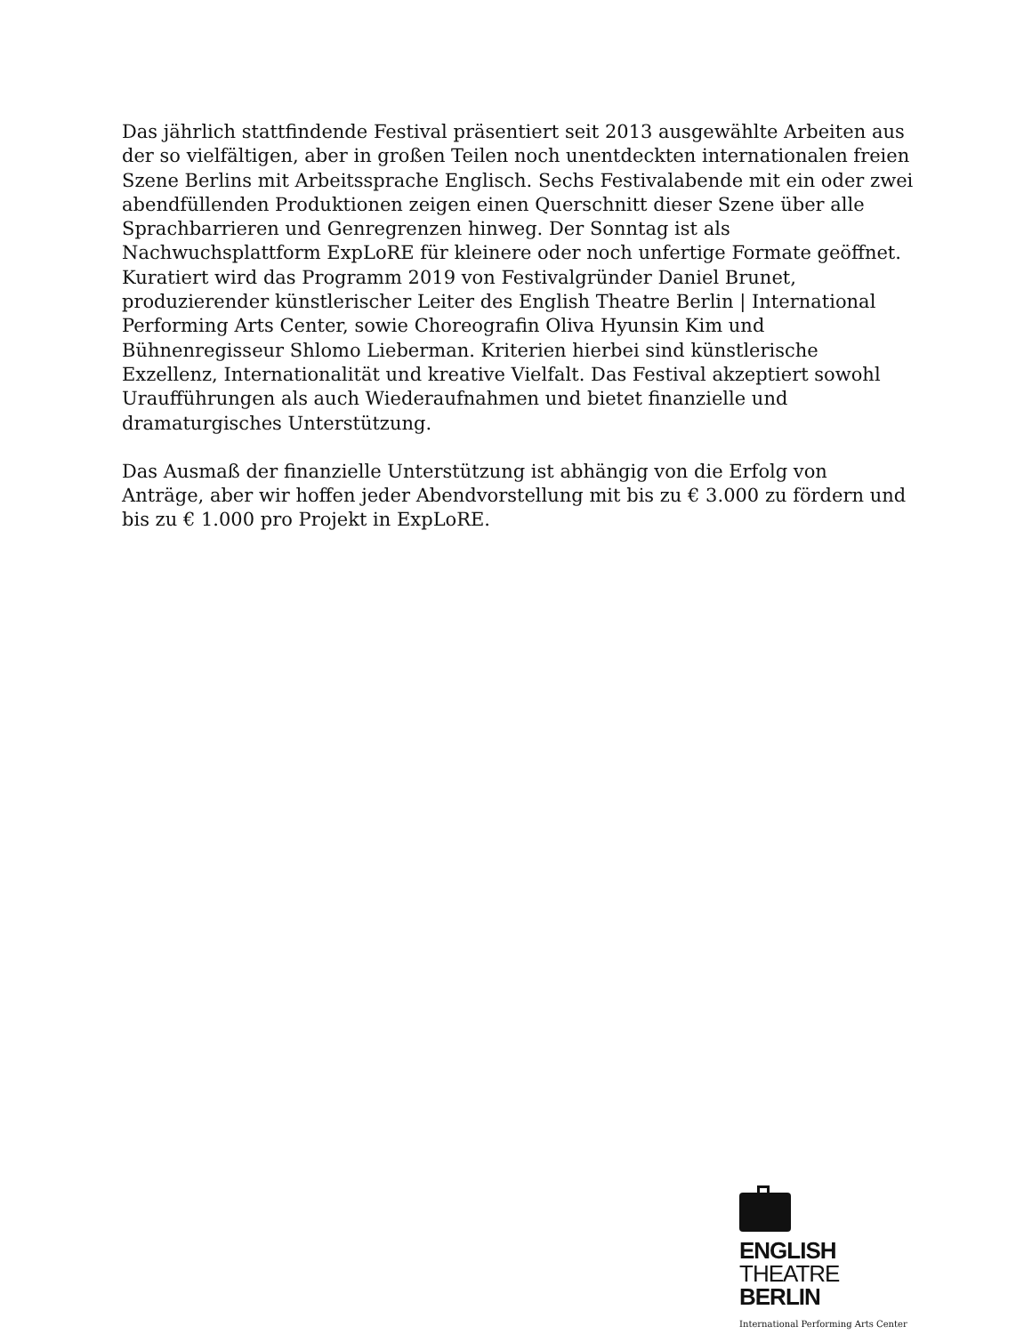Das jährlich stattfindende Festival präsentiert seit 2013 ausgewählte Arbeiten aus der so vielfältigen, aber in großen Teilen noch unentdeckten internationalen freien Szene Berlins mit Arbeitssprache Englisch. Sechs Festivalabende mit ein oder zwei abendfüllenden Produktionen zeigen einen Querschnitt dieser Szene über alle Sprachbarrieren und Genregrenzen hinweg. Der Sonntag ist als Nachwuchsplattform ExpLoRE für kleinere oder noch unfertige Formate geöffnet. Kuratiert wird das Programm 2019 von Festivalgründer Daniel Brunet, produzierender künstlerischer Leiter des English Theatre Berlin | International Performing Arts Center, sowie Choreografin Oliva Hyunsin Kim und Bühnenregisseur Shlomo Lieberman. Kriterien hierbei sind künstlerische Exzellenz, Internationalität und kreative Vielfalt. Das Festival akzeptiert sowohl Uraufführungen als auch Wiederaufnahmen und bietet finanzielle und dramaturgisches Unterstützung.
Das Ausmaß der finanzielle Unterstützung ist abhängig von die Erfolg von Anträge, aber wir hoffen jeder Abendvorstellung mit bis zu € 3.000 zu fördern und bis zu € 1.000 pro Projekt in ExpLoRE.
ENGLISH
THEATRE
BERLIN
International Performing Arts Center